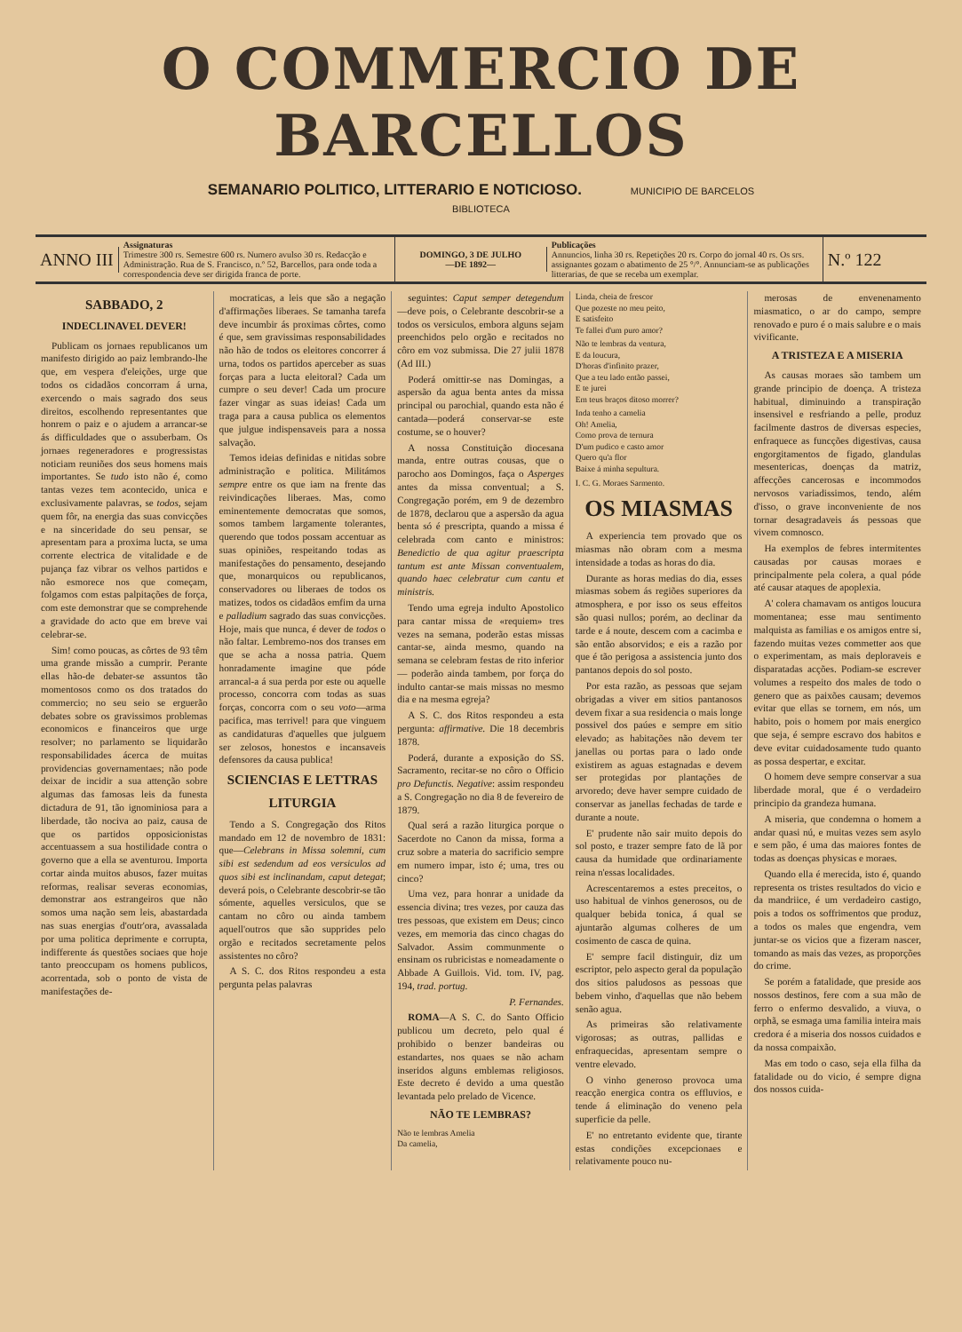O COMMERCIO DE BARCELLOS
SEMANARIO POLITICO, LITTERARIO E NOTICIOSO. MUNICIPIO DE BARCELOS
BIBLIOTECA
ANNO III
Assignaturas
Trimestre 300 rs. Semestre 600 rs. Numero avulso 30 rs. Redacção e Administração. Rua de S. Francisco, n.º 52, Barcellos, para onde toda a correspondencia deve ser dirigida franca de porte.
DOMINGO, 3 DE JULHO
—DE 1892—
Publicações
Annuncios, linha 30 rs. Repetições 20 rs. Corpo do jornal 40 rs. Os srs. assignantes gozam o abatimento de 25 °/°. Annunciam-se as publicações litterarias, de que se receba um exemplar.
N.º 122
SABBADO, 2
INDECLINAVEL DEVER!
Publicam os jornaes republicanos um manifesto dirigido ao paiz lembrando-lhe que, em vespera d'eleições, urge que todos os cidadãos concorram á urna, exercendo o mais sagrado dos seus direitos, escolhendo representantes que honrem o paiz e o ajudem a arrancar-se ás difficuldades que o assuberbam. Os jornaes regeneradores e progressistas noticiam reuniões dos seus homens mais importantes. Se tudo isto não é, como tantas vezes tem acontecido, unica e exclusivamente palavras, se todos, sejam quem fôr, na energia das suas convicções e na sinceridade do seu pensar, se apresentam para a proxima lucta, se uma corrente electrica de vitalidade e de pujança faz vibrar os velhos partidos e não esmorece nos que começam, folgamos com estas palpitações de força, com este demonstrar que se comprehende a gravidade do acto que em breve vai celebrar-se.
Sim! como poucas, as côrtes de 93 têm uma grande missão a cumprir. Perante ellas hão-de debater-se assuntos tão momentosos como os dos tratados do commercio; no seu seio se erguerão debates sobre os gravissimos problemas economicos e financeiros que urge resolver; no parlamento se liquidarão responsabilidades ácerca de muitas providencias governamentaes; não pode deixar de incidir a sua attenção sobre algumas das famosas leis da funesta dictadura de 91, tão ignominiosa para a liberdade, tão nociva ao paiz, causa de que os partidos opposicionistas accentuassem a sua hostilidade contra o governo que a ella se aventurou. Importa cortar ainda muitos abusos, fazer muitas reformas, realisar severas economias, demonstrar aos estrangeiros que não somos uma nação sem leis, abastardada nas suas energias d'outr'ora, avassalada por uma politica deprimente e corrupta, indifferente ás questões sociaes que hoje tanto preoccupam os homens publicos, acorrentada, sob o ponto de vista de manifestações de-
mocraticas, a leis que são a negação d'affirmações liberaes. Se tamanha tarefa deve incumbir ás proximas côrtes, como é que, sem gravissimas responsabilidades não hão de todos os eleitores concorrer á urna, todos os partidos aperceber as suas forças para a lucta eleitoral? Cada um cumpre o seu dever! Cada um procure fazer vingar as suas ideias! Cada um traga para a causa publica os elementos que julgue indispensaveis para a nossa salvação.
Temos ideias definidas e nitidas sobre administração e politica. Militámos sempre entre os que iam na frente das reivindicações liberaes. Mas, como eminentemente democratas que somos, somos tambem largamente tolerantes, querendo que todos possam accentuar as suas opiniões, respeitando todas as manifestações do pensamento, desejando que, monarquicos ou republicanos, conservadores ou liberaes de todos os matizes, todos os cidadãos emfim da urna e palladium sagrado das suas convicções. Hoje, mais que nunca, é dever de todos o não faltar. Lembremo-nos dos transes em que se acha a nossa patria. Quem honradamente imagine que póde arrancal-a á sua perda por este ou aquelle processo, concorra com todas as suas forças, concorra com o seu voto—arma pacifica, mas terrivel! para que vinguem as candidaturas d'aquelles que julguem ser zelosos, honestos e incansaveis defensores da causa publica!
SCIENCIAS E LETTRAS
LITURGIA
Tendo a S. Congregação dos Ritos mandado em 12 de novembro de 1831: que—Celebrans in Missa solemni, cum sibi est sedendum ad eos versiculos ad quos sibi est inclinandam, caput detegat; deverá pois, o Celebrante descobrir-se tão sómente, aquelles versiculos, que se cantam no côro ou ainda tambem aquell'outros que são supprides pelo orgão e recitados secretamente pelos assistentes no côro?
A S. C. dos Ritos respondeu a esta pergunta pelas palavras
seguintes: Caput semper detegendum—deve pois, o Celebrante descobrir-se a todos os versiculos, embora alguns sejam preenchidos pelo orgão e recitados no côro em voz submissa. Die 27 julii 1878 (Ad III.)
Poderá omittir-se nas Domingas, a aspersão da agua benta antes da missa principal ou parochial, quando esta não é cantada—poderá conservar-se este costume, se o houver?
A nossa Constituição diocesana manda, entre outras cousas, que o parocho aos Domingos, faça o Asperges antes da missa conventual; a S. Congregação porém, em 9 de dezembro de 1878, declarou que a aspersão da agua benta só é prescripta, quando a missa é celebrada com canto e ministros: Benedictio de qua agitur praescripta tantum est ante Missan conventualem, quando haec celebratur cum cantu et ministris.
Tendo uma egreja indulto Apostolico para cantar missa de «requiem» tres vezes na semana, poderão estas missas cantar-se, ainda mesmo, quando na semana se celebram festas de rito inferior — poderão ainda tambem, por força do indulto cantar-se mais missas no mesmo dia e na mesma egreja?
A S. C. dos Ritos respondeu a esta pergunta: affirmative. Die 18 decembris 1878.
Poderá, durante a exposição do SS. Sacramento, recitar-se no côro o Officio pro Defunctis. Negative: assim respondeu a S. Congregação no dia 8 de fevereiro de 1879.
Qual será a razão liturgica porque o Sacerdote no Canon da missa, forma a cruz sobre a materia do sacrificio sempre em numero impar, isto é; uma, tres ou cinco?
Uma vez, para honrar a unidade da essencia divina; tres vezes, por cauza das tres pessoas, que existem em Deus; cinco vezes, em memoria das cinco chagas do Salvador. Assim communmente o ensinam os rubricistas e nomeadamente o Abbade A Guillois. Vid. tom. IV, pag. 194, trad. portug.
P. Fernandes.
ROMA—A S. C. do Santo Officio publicou um decreto, pelo qual é prohibido o benzer bandeiras ou estandartes, nos quaes se não acham inseridos alguns emblemas religiosos. Este decreto é devido a uma questão levantada pelo prelado de Vicence.
NÃO TE LEMBRAS?
Não te lembras Amelia
Da camelia,
Linda, cheia de frescor
Que pozeste no meu peito,
E satisfeito
Te fallei d'um puro amor?
Não te lembras da ventura,
E da loucura,
D'horas d'infinito prazer,
Que a teu lado então passei,
E te jurei
Em teus braços ditoso morrer?
Inda tenho a camelia
Oh! Amelia,
Como prova de ternura
D'um pudico e casto amor
Quero qu'a flor
Baixe á minha sepultura.
I. C. G. Moraes Sarmento.
OS MIASMAS
A experiencia tem provado que os miasmas não obram com a mesma intensidade a todas as horas do dia.
Durante as horas medias do dia, esses miasmas sobem ás regiões superiores da atmosphera, e por isso os seus effeitos são quasi nullos; porém, ao declinar da tarde e á noute, descem com a cacimba e são então absorvidos; e eis a razão por que é tão perigosa a assistencia junto dos pantanos depois do sol posto.
Por esta razão, as pessoas que sejam obrigadas a viver em sitios pantanosos devem fixar a sua residencia o mais longe possivel dos paúes e sempre em sitio elevado; as habitações não devem ter janellas ou portas para o lado onde existirem as aguas estagnadas e devem ser protegidas por plantações de arvoredo; deve haver sempre cuidado de conservar as janellas fechadas de tarde e durante a noute.
E' prudente não sair muito depois do sol posto, e trazer sempre fato de lã por causa da humidade que ordinariamente reina n'essas localidades.
Acrescentaremos a estes preceitos, o uso habitual de vinhos generosos, ou de qualquer bebida tonica, á qual se ajuntarão algumas colheres de um cosimento de casca de quina.
E' sempre facil distinguir, diz um escriptor, pelo aspecto geral da população dos sitios paludosos as pessoas que bebem vinho, d'aquellas que não bebem senão agua.
As primeiras são relativamente vigorosas; as outras, pallidas e enfraquecidas, apresentam sempre o ventre elevado.
O vinho generoso provoca uma reacção energica contra os effluvios, e tende á eliminação do veneno pela superficie da pelle.
E' no entretanto evidente que, tirante estas condições excepcionaes e relativamente pouco nu-
merosas de envenenamento miasmatico, o ar do campo, sempre renovado e puro é o mais salubre e o mais vivificante.
A TRISTEZA E A MISERIA
As causas moraes são tambem um grande principio de doença. A tristeza habitual, diminuindo a transpiração insensivel e resfriando a pelle, produz facilmente dastros de diversas especies, enfraquece as funcções digestivas, causa engorgitamentos de figado, glandulas mesentericas, doenças da matriz, affecções cancerosas e incommodos nervosos variadissimos, tendo, além d'isso, o grave inconveniente de nos tornar desagradaveis ás pessoas que vivem comnosco.
Ha exemplos de febres intermitentes causadas por causas moraes e principalmente pela colera, a qual póde até causar ataques de apoplexia.
A' colera chamavam os antigos loucura momentanea; esse mau sentimento malquista as familias e os amigos entre si, fazendo muitas vezes commetter aos que o experimentam, as mais deploraveis e disparatadas acções. Podiam-se escrever volumes a respeito dos males de todo o genero que as paixões causam; devemos evitar que ellas se tornem, em nós, um habito, pois o homem por mais energico que seja, é sempre escravo dos habitos e deve evitar cuidadosamente tudo quanto as possa despertar, e excitar.
O homem deve sempre conservar a sua liberdade moral, que é o verdadeiro principio da grandeza humana.
A miseria, que condemna o homem a andar quasi nú, e muitas vezes sem asylo e sem pão, é uma das maiores fontes de todas as doenças physicas e moraes.
Quando ella é merecida, isto é, quando representa os tristes resultados do vicio e da mandriice, é um verdadeiro castigo, pois a todos os soffrimentos que produz, a todos os males que engendra, vem juntar-se os vicios que a fizeram nascer, tomando as mais das vezes, as proporções do crime.
Se porém a fatalidade, que preside aos nossos destinos, fere com a sua mão de ferro o enfermo desvalido, a viuva, o orphã, se esmaga uma familia inteira mais credora é a miseria dos nossos cuidados e da nossa compaixão.
Mas em todo o caso, seja ella filha da fatalidade ou do vicio, é sempre digna dos nossos cuida-